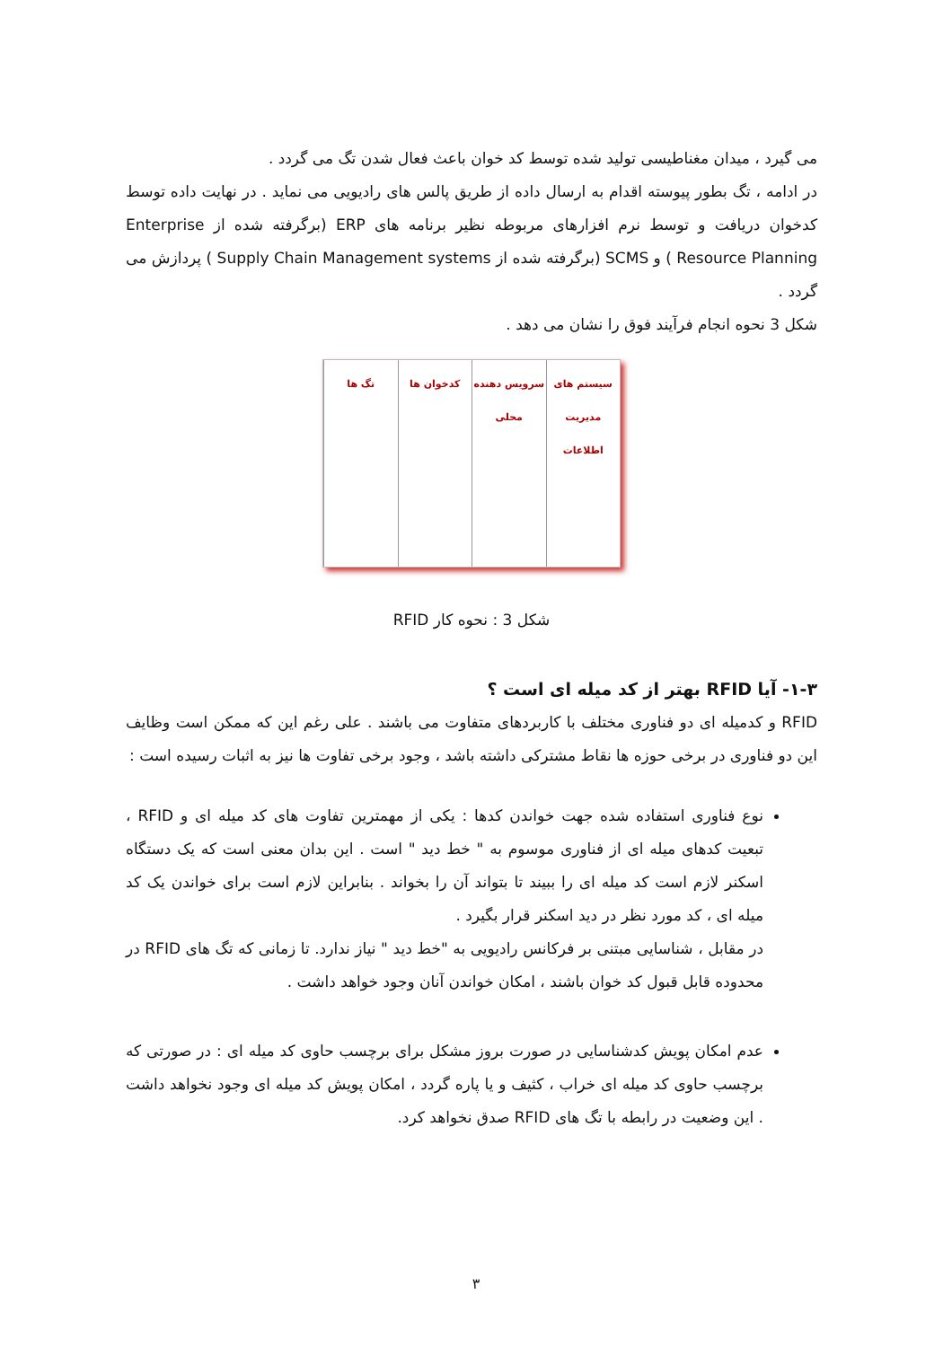می گیرد ، میدان مغناطیسی تولید شده توسط کد خوان باعث فعال شدن تگ می گردد .
در ادامه ، تگ بطور پیوسته اقدام به ارسال داده از طریق پالس های رادیویی می نماید . در نهایت داده توسط کدخوان دریافت و توسط نرم افزارهای مربوطه نظیر برنامه های ERP (برگرفته شده از Enterprise Resource Planning ) و SCMS (برگرفته شده از Supply Chain Management systems ) پردازش می گردد .
شکل 3 نحوه انجام فرآیند فوق را نشان می دهد .
سیستم های مدیریت اطلاعات سرویس دهنده محلی کدخوان ها تگ ها
شکل 3 : نحوه کار RFID
۱-۳- آیا RFID بهتر از کد میله ای است ؟
RFID و کدمیله ای دو فناوری مختلف با کاربردهای متفاوت می باشند . علی رغم این که ممکن است وظایف این دو فناوری در برخی حوزه ها نقاط مشترکی داشته باشد ، وجود برخی تفاوت ها نیز به اثبات رسیده است :
نوع فناوری استفاده شده جهت خواندن کدها : یکی از مهمترین تفاوت های کد میله ای و RFID ، تبعیت کدهای میله ای از فناوری موسوم به " خط دید " است . این بدان معنی است که یک دستگاه اسکنر لازم است کد میله ای را ببیند تا بتواند آن را بخواند . بنابراین لازم است برای خواندن یک کد میله ای ، کد مورد نظر در دید اسکنر قرار بگیرد .
در مقابل ، شناسایی مبتنی بر فرکانس رادیویی به "خط دید " نیاز ندارد. تا زمانی که تگ های RFID در محدوده قابل قبول کد خوان باشند ، امکان خواندن آنان وجود خواهد داشت .
عدم امکان پویش کدشناسایی در صورت بروز مشکل برای برچسب حاوی کد میله ای : در صورتی که برچسب حاوی کد میله ای خراب ، کثیف و یا پاره گردد ، امکان پویش کد میله ای وجود نخواهد داشت . این وضعیت در رابطه با تگ های RFID صدق نخواهد کرد.
۳